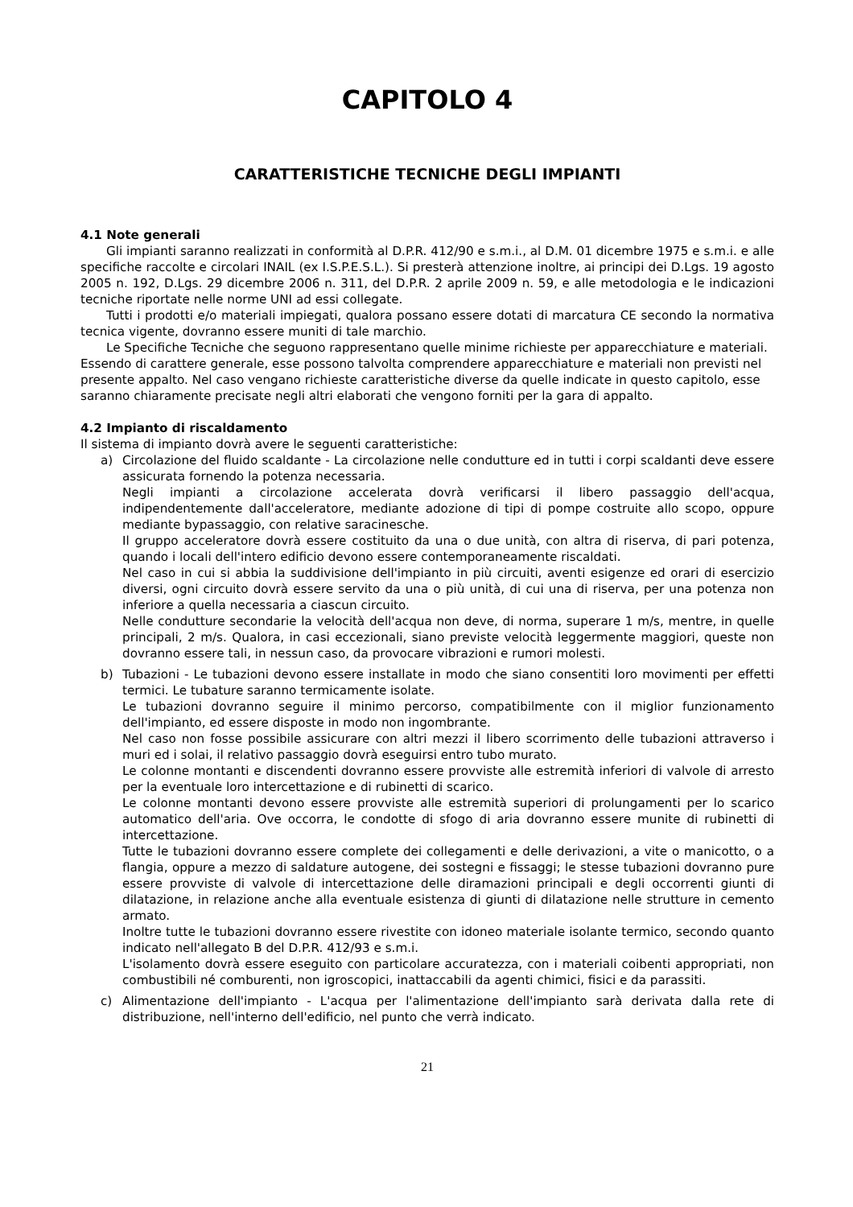CAPITOLO 4
CARATTERISTICHE TECNICHE DEGLI IMPIANTI
4.1 Note generali
Gli impianti saranno realizzati in conformità al D.P.R. 412/90 e s.m.i., al D.M. 01 dicembre 1975 e s.m.i. e alle specifiche raccolte e circolari INAIL (ex I.S.P.E.S.L.). Si presterà attenzione inoltre, ai principi dei D.Lgs. 19 agosto 2005 n. 192, D.Lgs. 29 dicembre 2006 n. 311, del D.P.R. 2 aprile 2009 n. 59, e alle metodologia e le indicazioni tecniche riportate nelle norme UNI ad essi collegate.
Tutti i prodotti e/o materiali impiegati, qualora possano essere dotati di marcatura CE secondo la normativa tecnica vigente, dovranno essere muniti di tale marchio.
Le Specifiche Tecniche che seguono rappresentano quelle minime richieste per apparecchiature e materiali. Essendo di carattere generale, esse possono talvolta comprendere apparecchiature e materiali non previsti nel presente appalto. Nel caso vengano richieste caratteristiche diverse da quelle indicate in questo capitolo, esse saranno chiaramente precisate negli altri elaborati che vengono forniti per la gara di appalto.
4.2 Impianto di riscaldamento
Il sistema di impianto dovrà avere le seguenti caratteristiche:
a) Circolazione del fluido scaldante - La circolazione nelle condutture ed in tutti i corpi scaldanti deve essere assicurata fornendo la potenza necessaria.
Negli impianti a circolazione accelerata dovrà verificarsi il libero passaggio dell'acqua, indipendentemente dall'acceleratore, mediante adozione di tipi di pompe costruite allo scopo, oppure mediante bypassaggio, con relative saracinesche.
Il gruppo acceleratore dovrà essere costituito da una o due unità, con altra di riserva, di pari potenza, quando i locali dell'intero edificio devono essere contemporaneamente riscaldati.
Nel caso in cui si abbia la suddivisione dell'impianto in più circuiti, aventi esigenze ed orari di esercizio diversi, ogni circuito dovrà essere servito da una o più unità, di cui una di riserva, per una potenza non inferiore a quella necessaria a ciascun circuito.
Nelle condutture secondarie la velocità dell'acqua non deve, di norma, superare 1 m/s, mentre, in quelle principali, 2 m/s. Qualora, in casi eccezionali, siano previste velocità leggermente maggiori, queste non dovranno essere tali, in nessun caso, da provocare vibrazioni e rumori molesti.
b) Tubazioni - Le tubazioni devono essere installate in modo che siano consentiti loro movimenti per effetti termici. Le tubature saranno termicamente isolate.
Le tubazioni dovranno seguire il minimo percorso, compatibilmente con il miglior funzionamento dell'impianto, ed essere disposte in modo non ingombrante.
Nel caso non fosse possibile assicurare con altri mezzi il libero scorrimento delle tubazioni attraverso i muri ed i solai, il relativo passaggio dovrà eseguirsi entro tubo murato.
Le colonne montanti e discendenti dovranno essere provviste alle estremità inferiori di valvole di arresto per la eventuale loro intercettazione e di rubinetti di scarico.
Le colonne montanti devono essere provviste alle estremità superiori di prolungamenti per lo scarico automatico dell'aria. Ove occorra, le condotte di sfogo di aria dovranno essere munite di rubinetti di intercettazione.
Tutte le tubazioni dovranno essere complete dei collegamenti e delle derivazioni, a vite o manicotto, o a flangia, oppure a mezzo di saldature autogene, dei sostegni e fissaggi; le stesse tubazioni dovranno pure essere provviste di valvole di intercettazione delle diramazioni principali e degli occorrenti giunti di dilatazione, in relazione anche alla eventuale esistenza di giunti di dilatazione nelle strutture in cemento armato.
Inoltre tutte le tubazioni dovranno essere rivestite con idoneo materiale isolante termico, secondo quanto indicato nell'allegato B del D.P.R. 412/93 e s.m.i.
L'isolamento dovrà essere eseguito con particolare accuratezza, con i materiali coibenti appropriati, non combustibili né comburenti, non igroscopici, inattaccabili da agenti chimici, fisici e da parassiti.
c) Alimentazione dell'impianto - L'acqua per l'alimentazione dell'impianto sarà derivata dalla rete di distribuzione, nell'interno dell'edificio, nel punto che verrà indicato.
21